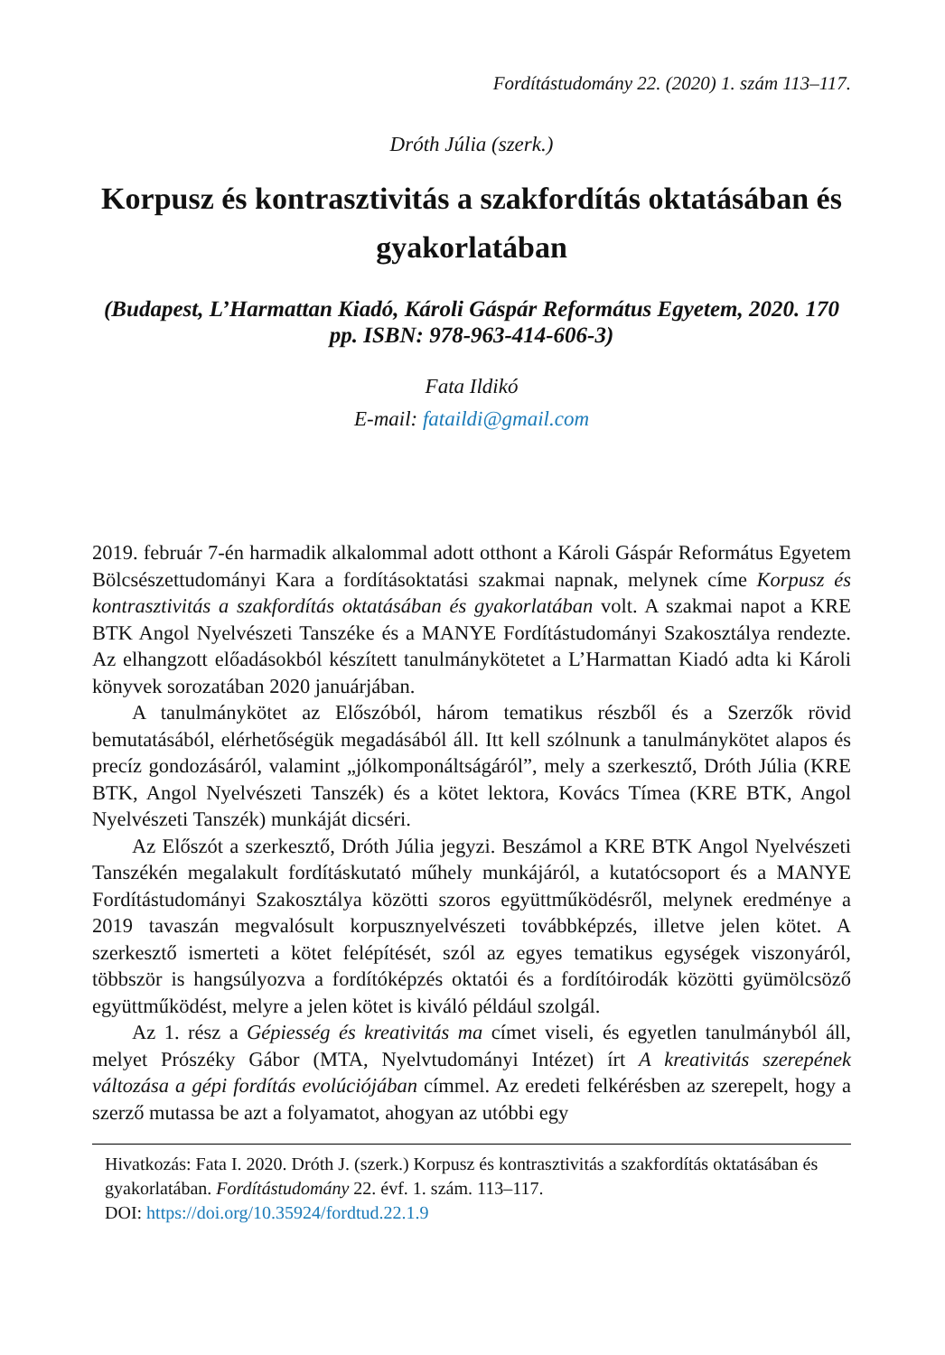Fordítástudomány 22. (2020) 1. szám 113–117.
Dróth Júlia (szerk.)
Korpusz és kontrasztivitás a szakfordítás oktatásában és gyakorlatában
(Budapest, L’Harmattan Kiadó, Károli Gáspár Református Egyetem, 2020. 170 pp. ISBN: 978-963-414-606-3)
Fata Ildikó
E-mail: fataildi@gmail.com
2019. február 7-én harmadik alkalommal adott otthont a Károli Gáspár Református Egyetem Bölcsészettudományi Kara a fordításoktatási szakmai napnak, melynek címe Korpusz és kontrasztivitás a szakfordítás oktatásában és gyakorlatában volt. A szakmai napot a KRE BTK Angol Nyelvészeti Tanszéke és a MANYE Fordítástudományi Szakosztálya rendezte. Az elhangzott előadásokból készített tanulmánykötetet a L’Harmattan Kiadó adta ki Károli könyvek sorozatában 2020 januárjában.
A tanulmánykötet az Előszóból, három tematikus részből és a Szerzők rövid bemutatásából, elérhetőségük megadásából áll. Itt kell szólnunk a tanulmánykötet alapos és precíz gondozásáról, valamint „jólkomponáltságáról”, mely a szerkesztő, Dróth Júlia (KRE BTK, Angol Nyelvészeti Tanszék) és a kötet lektora, Kovács Tímea (KRE BTK, Angol Nyelvészeti Tanszék) munkáját dicséri.
Az Előszót a szerkesztő, Dróth Júlia jegyzi. Beszámol a KRE BTK Angol Nyelvészeti Tanszékén megalakult fordításkutató műhely munkájáról, a kutatócsoport és a MANYE Fordítástudományi Szakosztálya közötti szoros együttműködésről, melynek eredménye a 2019 tavaszán megvalósult korpusznyelvészeti továbbképzés, illetve jelen kötet. A szerkesztő ismerteti a kötet felépítését, szól az egyes tematikus egységek viszonyáról, többször is hangsúlyozva a fordítóképzés oktatói és a fordítóirodák közötti gyümölcsöző együttműködést, melyre a jelen kötet is kiváló például szolgál.
Az 1. rész a Gépiesség és kreativitás ma címet viseli, és egyetlen tanulmányból áll, melyet Prószéky Gábor (MTA, Nyelvtudományi Intézet) írt A kreativitás szerepének változása a gépi fordítás evolúciójában címmel. Az eredeti felkérésben az szerepelt, hogy a szerző mutassa be azt a folyamatot, ahogyan az utóbbi egy
Hivatkozás: Fata I. 2020. Dróth J. (szerk.) Korpusz és kontrasztivitás a szakfordítás oktatásában és gyakorlatában. Fordítástudomány 22. évf. 1. szám. 113–117.
DOI: https://doi.org/10.35924/fordtud.22.1.9